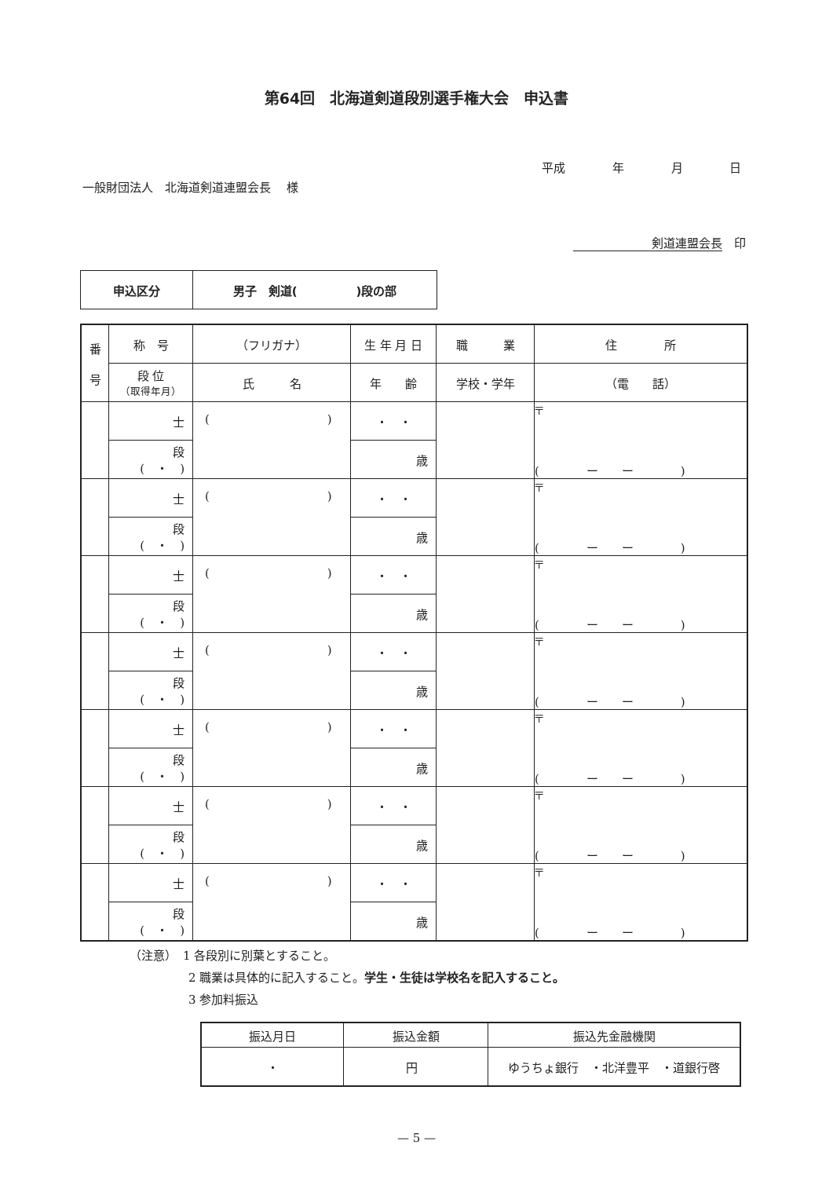第64回　北海道剣道段別選手権大会　申込書
平成 年 月 日
一般財団法人　北海道剣道連盟会長　 様
剣道連盟会長　印
| 申込区分 | 男子 剣道( )段の部 |
| 番 号 | 称 号 | （フリガナ） | 生 年 月 日 | 職 業 | 住 所 |
| --- | --- | --- | --- | --- | --- |
| | 段 位 （取得年月） | 氏 名 | 年 齢 | 学校・学年 | （電 話） |
| | 士 | ( ) | ・ ・ | | 〒 ( ー ー ) |
| | 段 ( ・ ) | | 歳 | | |
| | 士 | ( ) | ・ ・ | | 〒 ( ー ー ) |
| | 段 ( ・ ) | | 歳 | | |
| | 士 | ( ) | ・ ・ | | 〒 ( ー ー ) |
| | 段 ( ・ ) | | 歳 | | |
| | 士 | ( ) | ・ ・ | | 〒 ( ー ー ) |
| | 段 ( ・ ) | | 歳 | | |
| | 士 | ( ) | ・ ・ | | 〒 ( ー ー ) |
| | 段 ( ・ ) | | 歳 | | |
| | 士 | ( ) | ・ ・ | | 〒 ( ー ー ) |
| | 段 ( ・ ) | | 歳 | | |
| | 士 | ( ) | ・ ・ | | 〒 ( ー ー ) |
| | 段 ( ・ ) | | 歳 | | |
（注意）　1 各段別に別葉とすること。
2 職業は具体的に記入すること。学生・生徒は学校名を記入すること。
3 参加料振込
| 振込月日 | 振込金額 | 振込先金融機関 |
| ・ | 円 | ゆうちょ銀行 ・北洋豊平 ・道銀行啓 |
— 5 —